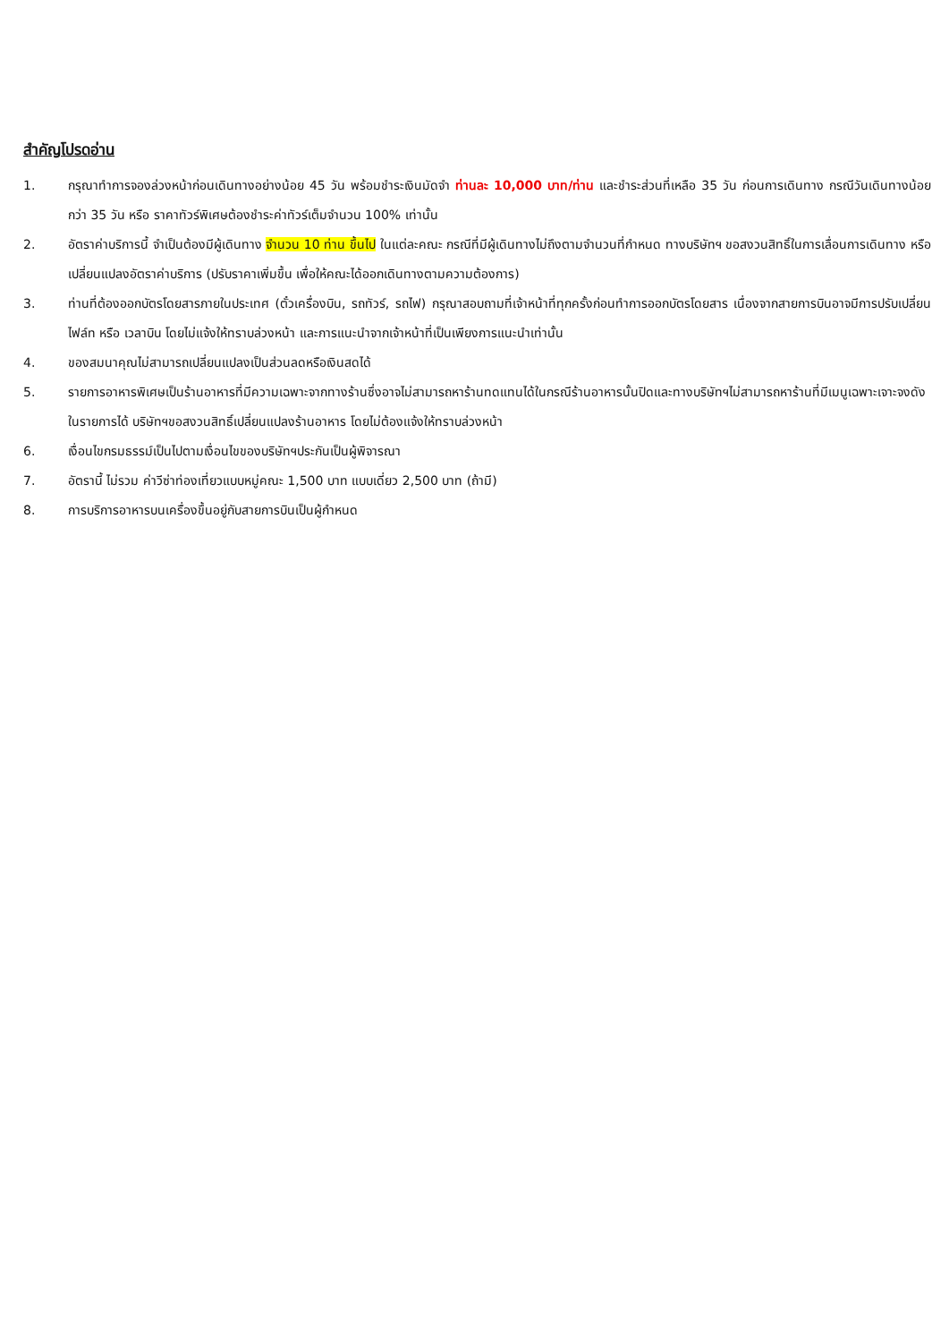สำคัญโปรดอ่าน
1. กรุณาทำการจองล่วงหน้าก่อนเดินทางอย่างน้อย 45 วัน พร้อมชำระเงินมัดจำ ท่านละ 10,000 บาท/ท่าน และชำระส่วนที่เหลือ 35 วัน ก่อนการเดินทาง กรณีวันเดินทางน้อยกว่า 35 วัน หรือ ราคาทัวร์พิเศษต้องชำระค่าทัวร์เต็มจำนวน 100% เท่านั้น
2. อัตราค่าบริการนี้ จำเป็นต้องมีผู้เดินทาง จำนวน 10 ท่าน ขึ้นไป ในแต่ละคณะ กรณีที่มีผู้เดินทางไม่ถึงตามจำนวนที่กำหนด ทางบริษัทฯ ขอสงวนสิทธิ์ในการเลื่อนการเดินทาง หรือเปลี่ยนแปลงอัตราค่าบริการ (ปรับราคาเพิ่มขึ้น เพื่อให้คณะได้ออกเดินทางตามความต้องการ)
3. ท่านที่ต้องออกบัตรโดยสารภายในประเทศ (ตั๋วเครื่องบิน, รถทัวร์, รถไฟ) กรุณาสอบถามที่เจ้าหน้าที่ทุกครั้งก่อนทำการออกบัตรโดยสาร เนื่องจากสายการบินอาจมีการปรับเปลี่ยนไฟล์ท หรือ เวลาบิน โดยไม่แจ้งให้ทราบล่วงหน้า และการแนะนำจากเจ้าหน้าที่เป็นเพียงการแนะนำเท่านั้น
4. ของสมนาคุณไม่สามารถเปลี่ยนแปลงเป็นส่วนลดหรือเงินสดได้
5. รายการอาหารพิเศษเป็นร้านอาหารที่มีความเฉพาะจากทางร้านซึ่งอาจไม่สามารถหาร้านทดแทนได้ในกรณีร้านอาหารนั้นปิดและทางบริษัทฯไม่สามารถหาร้านที่มีเมนูเฉพาะเจาะจงดังในรายการได้ บริษัทฯขอสงวนสิทธิ์เปลี่ยนแปลงร้านอาหาร โดยไม่ต้องแจ้งให้ทราบล่วงหน้า
6. เงื่อนไขกรมธรรม์เป็นไปตามเงื่อนไขของบริษัทฯประกันเป็นผู้พิจารณา
7. อัตรานี้ ไม่รวม ค่าวีซ่าท่องเที่ยวแบบหมู่คณะ 1,500 บาท แบบเดี่ยว 2,500 บาท (ถ้ามี)
8. การบริการอาหารบนเครื่องขึ้นอยู่กับสายการบินเป็นผู้กำหนด